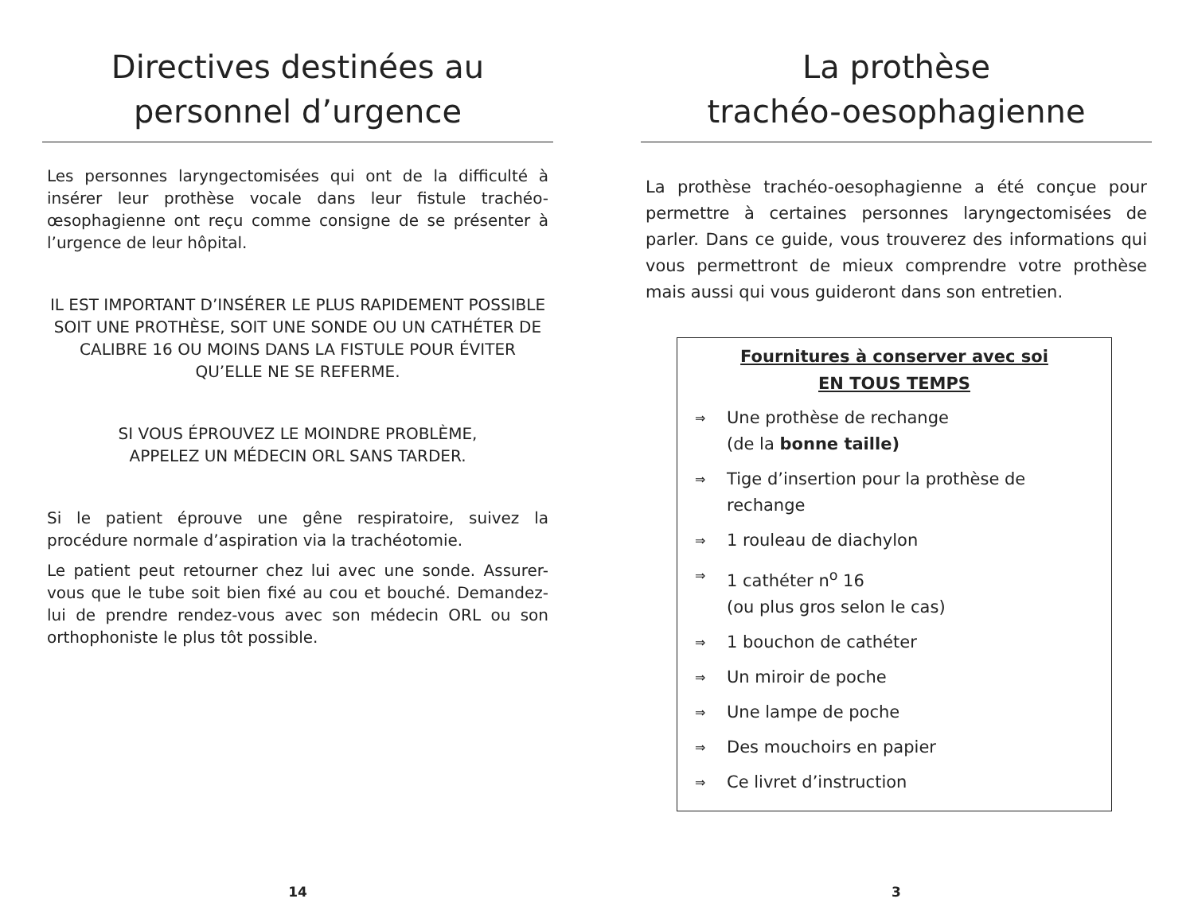Directives destinées au
personnel d’urgence
Les personnes laryngectomisées qui ont de la difficulté à insérer leur prothèse vocale dans leur fistule trachéo-œsophagienne ont reçu comme consigne de se présenter à l’urgence de leur hôpital.
IL EST IMPORTANT D’INSÉRER LE PLUS RAPIDEMENT POSSIBLE SOIT UNE PROTHÈSE, SOIT UNE SONDE OU UN CATHÉTER DE CALIBRE 16 OU MOINS DANS LA FISTULE POUR ÉVITER QU’ELLE NE SE REFERME.
SI VOUS ÉPROUVEZ LE MOINDRE PROBLÈME,
APPELEZ UN MÉDECIN ORL SANS TARDER.
Si le patient éprouve une gêne respiratoire, suivez la procédure normale d’aspiration via la trachéotomie.
Le patient peut retourner chez lui avec une sonde. Assurer-vous que le tube soit bien fixé au cou et bouché. Demandez-lui de prendre rendez-vous avec son médecin ORL ou son orthophoniste le plus tôt possible.
14
La prothèse
trachéo-oesophagienne
La prothèse trachéo-oesophagienne a été conçue pour permettre à certaines personnes laryngectomisées de parler. Dans ce guide, vous trouverez des informations qui vous permettront de mieux comprendre votre prothèse mais aussi qui vous guideront dans son entretien.
Fournitures à conserver avec soi
EN TOUS TEMPS
⇒ Une prothèse de rechange
(de la bonne taille)
⇒ Tige d’insertion pour la prothèse de rechange
⇒ 1 rouleau de diachylon
⇒ 1 cathéter n<sup>o</sup> 16
(ou plus gros selon le cas)
⇒ 1 bouchon de cathéter
⇒ Un miroir de poche
⇒ Une lampe de poche
⇒ Des mouchoirs en papier
⇒ Ce livret d’instruction
3